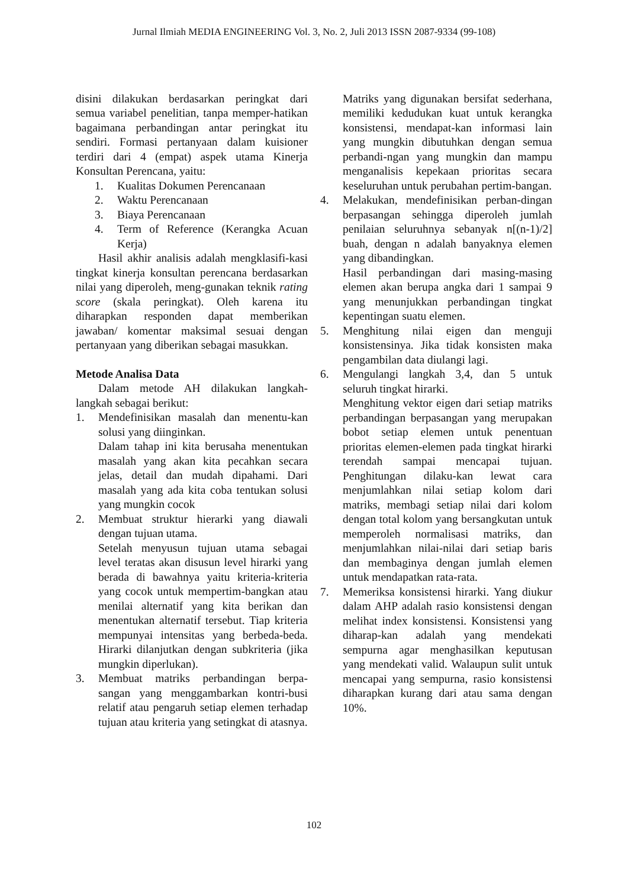Jurnal Ilmiah MEDIA ENGINEERING Vol. 3, No. 2, Juli 2013 ISSN 2087-9334 (99-108)
disini dilakukan berdasarkan peringkat dari semua variabel penelitian, tanpa memper-hatikan bagaimana perbandingan antar peringkat itu sendiri. Formasi pertanyaan dalam kuisioner terdiri dari 4 (empat) aspek utama Kinerja Konsultan Perencana, yaitu:
1. Kualitas Dokumen Perencanaan
2. Waktu Perencanaan
3. Biaya Perencanaan
4. Term of Reference (Kerangka Acuan Kerja)
Hasil akhir analisis adalah mengklasifi-kasi tingkat kinerja konsultan perencana berdasarkan nilai yang diperoleh, meng-gunakan teknik rating score (skala peringkat). Oleh karena itu diharapkan responden dapat memberikan jawaban/ komentar maksimal sesuai dengan pertanyaan yang diberikan sebagai masukkan.
Metode Analisa Data
Dalam metode AH dilakukan langkah-langkah sebagai berikut:
1. Mendefinisikan masalah dan menentu-kan solusi yang diinginkan.
Dalam tahap ini kita berusaha menentukan masalah yang akan kita pecahkan secara jelas, detail dan mudah dipahami. Dari masalah yang ada kita coba tentukan solusi yang mungkin cocok
2. Membuat struktur hierarki yang diawali dengan tujuan utama.
Setelah menyusun tujuan utama sebagai level teratas akan disusun level hirarki yang berada di bawahnya yaitu kriteria-kriteria yang cocok untuk mempertim-bangkan atau menilai alternatif yang kita berikan dan menentukan alternatif tersebut. Tiap kriteria mempunyai intensitas yang berbeda-beda. Hirarki dilanjutkan dengan subkriteria (jika mungkin diperlukan).
3. Membuat matriks perbandingan berpa-sangan yang menggambarkan kontri-busi relatif atau pengaruh setiap elemen terhadap tujuan atau kriteria yang setingkat di atasnya.
Matriks yang digunakan bersifat sederhana, memiliki kedudukan kuat untuk kerangka konsistensi, mendapat-kan informasi lain yang mungkin dibutuhkan dengan semua perbandi-ngan yang mungkin dan mampu menganalisis kepekaan prioritas secara keseluruhan untuk perubahan pertim-bangan.
4. Melakukan, mendefinisikan perban-dingan berpasangan sehingga diperoleh jumlah penilaian seluruhnya sebanyak n[(n-1)/2] buah, dengan n adalah banyaknya elemen yang dibandingkan.
Hasil perbandingan dari masing-masing elemen akan berupa angka dari 1 sampai 9 yang menunjukkan perbandingan tingkat kepentingan suatu elemen.
5. Menghitung nilai eigen dan menguji konsistensinya. Jika tidak konsisten maka pengambilan data diulangi lagi.
6. Mengulangi langkah 3,4, dan 5 untuk seluruh tingkat hirarki.
Menghitung vektor eigen dari setiap matriks perbandingan berpasangan yang merupakan bobot setiap elemen untuk penentuan prioritas elemen-elemen pada tingkat hirarki terendah sampai mencapai tujuan. Penghitungan dilaku-kan lewat cara menjumlahkan nilai setiap kolom dari matriks, membagi setiap nilai dari kolom dengan total kolom yang bersangkutan untuk memperoleh normalisasi matriks, dan menjumlahkan nilai-nilai dari setiap baris dan membaginya dengan jumlah elemen untuk mendapatkan rata-rata.
7. Memeriksa konsistensi hirarki. Yang diukur dalam AHP adalah rasio konsistensi dengan melihat index konsistensi. Konsistensi yang diharap-kan adalah yang mendekati sempurna agar menghasilkan keputusan yang mendekati valid. Walaupun sulit untuk mencapai yang sempurna, rasio konsistensi diharapkan kurang dari atau sama dengan 10%.
102